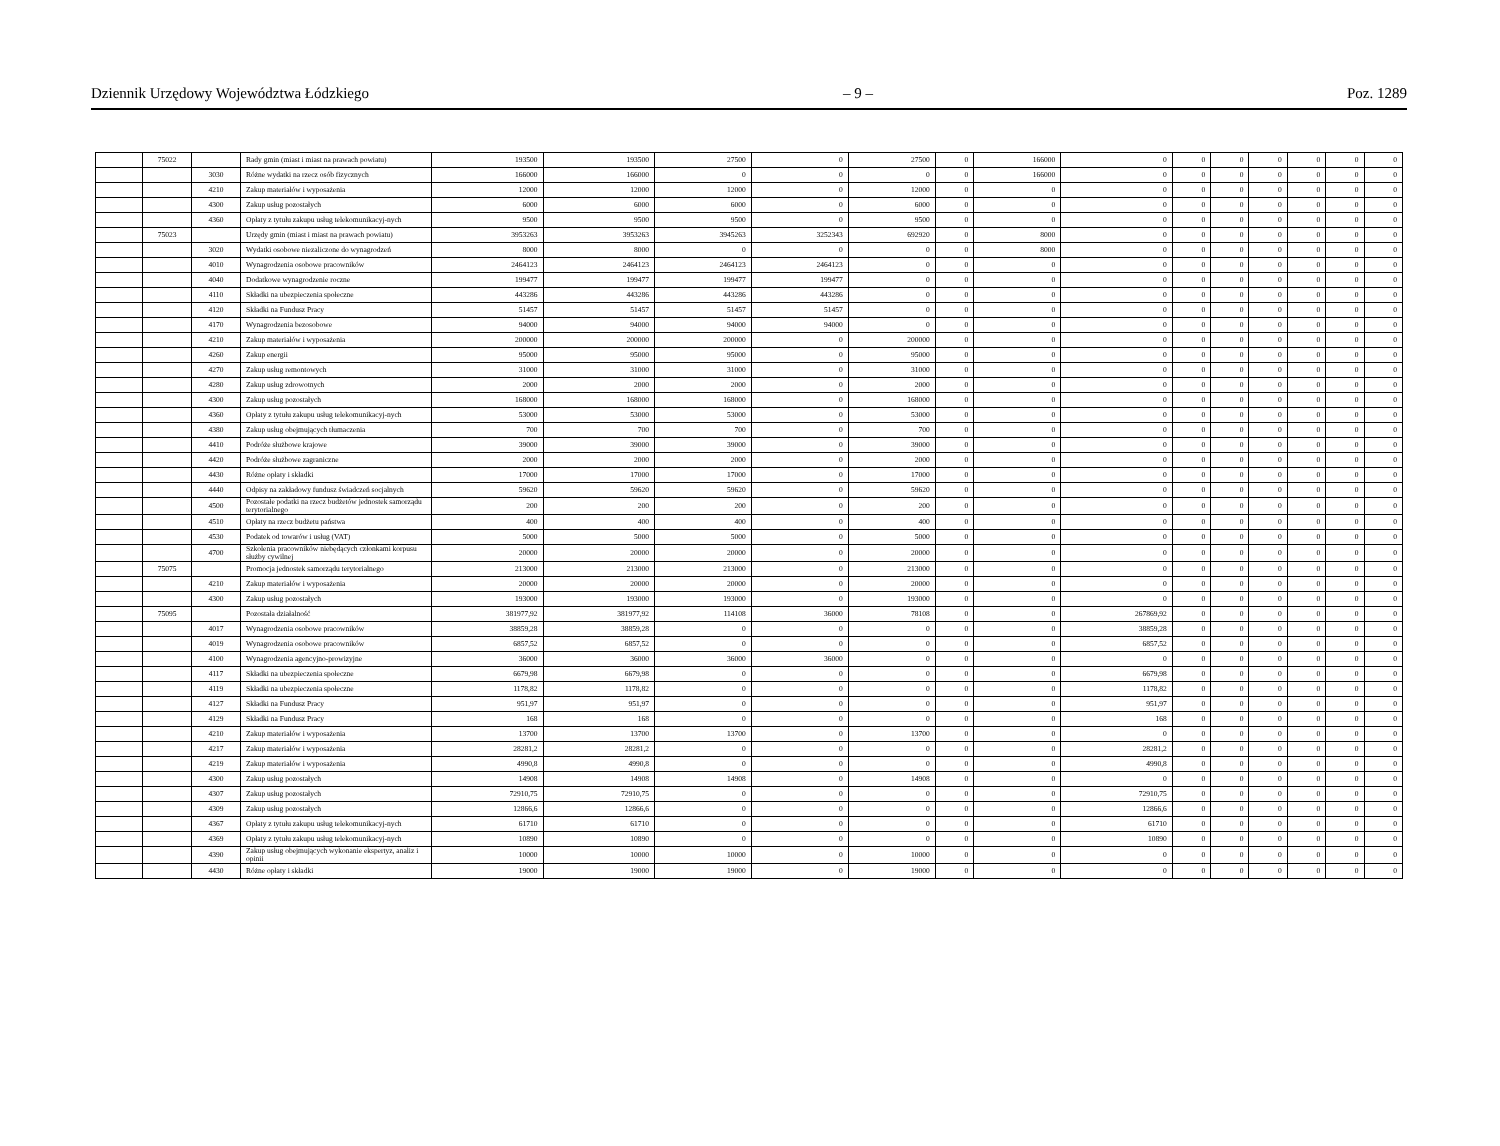Dziennik Urzędowy Województwa Łódzkiego – 9 – Poz. 1289
| | 75022 | | Rady gmin (miast i miast na prawach powiatu) | 193500 | 193500 | 27500 | 0 | 27500 | 0 | 166000 | 0 | 0 | 0 | 0 | 0 | 0 | 0 |
| | | 3030 | Różne wydatki na rzecz osób fizycznych | 166000 | 166000 | 0 | 0 | 0 | 0 | 166000 | 0 | 0 | 0 | 0 | 0 | 0 | 0 |
| | | 4210 | Zakup materiałów i wyposażenia | 12000 | 12000 | 12000 | 0 | 12000 | 0 | 0 | 0 | 0 | 0 | 0 | 0 | 0 | 0 |
| | | 4300 | Zakup usług pozostałych | 6000 | 6000 | 6000 | 0 | 6000 | 0 | 0 | 0 | 0 | 0 | 0 | 0 | 0 | 0 |
| | | 4360 | Opłaty z tytułu zakupu usług telekomunikacyj-nych | 9500 | 9500 | 9500 | 0 | 9500 | 0 | 0 | 0 | 0 | 0 | 0 | 0 | 0 | 0 |
| | 75023 | | Urzędy gmin (miast i miast na prawach powiatu) | 3953263 | 3953263 | 3945263 | 3252343 | 692920 | 0 | 8000 | 0 | 0 | 0 | 0 | 0 | 0 | 0 |
| | | 3020 | Wydatki osobowe niezaliczone do wynagrodzeń | 8000 | 8000 | 0 | 0 | 0 | 0 | 8000 | 0 | 0 | 0 | 0 | 0 | 0 | 0 |
| | | 4010 | Wynagrodzenia osobowe pracowników | 2464123 | 2464123 | 2464123 | 2464123 | 0 | 0 | 0 | 0 | 0 | 0 | 0 | 0 | 0 | 0 |
| | | 4040 | Dodatkowe wynagrodzenie roczne | 199477 | 199477 | 199477 | 199477 | 0 | 0 | 0 | 0 | 0 | 0 | 0 | 0 | 0 | 0 |
| | | 4110 | Składki na ubezpieczenia społeczne | 443286 | 443286 | 443286 | 443286 | 0 | 0 | 0 | 0 | 0 | 0 | 0 | 0 | 0 | 0 |
| | | 4120 | Składki na Fundusz Pracy | 51457 | 51457 | 51457 | 51457 | 0 | 0 | 0 | 0 | 0 | 0 | 0 | 0 | 0 | 0 |
| | | 4170 | Wynagrodzenia bezosobowe | 94000 | 94000 | 94000 | 94000 | 0 | 0 | 0 | 0 | 0 | 0 | 0 | 0 | 0 | 0 |
| | | 4210 | Zakup materiałów i wyposażenia | 200000 | 200000 | 200000 | 0 | 200000 | 0 | 0 | 0 | 0 | 0 | 0 | 0 | 0 | 0 |
| | | 4260 | Zakup energii | 95000 | 95000 | 95000 | 0 | 95000 | 0 | 0 | 0 | 0 | 0 | 0 | 0 | 0 | 0 |
| | | 4270 | Zakup usług remontowych | 31000 | 31000 | 31000 | 0 | 31000 | 0 | 0 | 0 | 0 | 0 | 0 | 0 | 0 | 0 |
| | | 4280 | Zakup usług zdrowotnych | 2000 | 2000 | 2000 | 0 | 2000 | 0 | 0 | 0 | 0 | 0 | 0 | 0 | 0 | 0 |
| | | 4300 | Zakup usług pozostałych | 168000 | 168000 | 168000 | 0 | 168000 | 0 | 0 | 0 | 0 | 0 | 0 | 0 | 0 | 0 |
| | | 4360 | Opłaty z tytułu zakupu usług telekomunikacyj-nych | 53000 | 53000 | 53000 | 0 | 53000 | 0 | 0 | 0 | 0 | 0 | 0 | 0 | 0 | 0 |
| | | 4380 | Zakup usług obejmujących tłumaczenia | 700 | 700 | 700 | 0 | 700 | 0 | 0 | 0 | 0 | 0 | 0 | 0 | 0 | 0 |
| | | 4410 | Podróże służbowe krajowe | 39000 | 39000 | 39000 | 0 | 39000 | 0 | 0 | 0 | 0 | 0 | 0 | 0 | 0 | 0 |
| | | 4420 | Podróże służbowe zagraniczne | 2000 | 2000 | 2000 | 0 | 2000 | 0 | 0 | 0 | 0 | 0 | 0 | 0 | 0 | 0 |
| | | 4430 | Różne opłaty i składki | 17000 | 17000 | 17000 | 0 | 17000 | 0 | 0 | 0 | 0 | 0 | 0 | 0 | 0 | 0 |
| | | 4440 | Odpisy na zakładowy fundusz świadczeń socjalnych | 59620 | 59620 | 59620 | 0 | 59620 | 0 | 0 | 0 | 0 | 0 | 0 | 0 | 0 | 0 |
| | | 4500 | Pozostałe podatki na rzecz budżetów jednostek samorządu terytorialnego | 200 | 200 | 200 | 0 | 200 | 0 | 0 | 0 | 0 | 0 | 0 | 0 | 0 | 0 |
| | | 4510 | Opłaty na rzecz budżetu państwa | 400 | 400 | 400 | 0 | 400 | 0 | 0 | 0 | 0 | 0 | 0 | 0 | 0 | 0 |
| | | 4530 | Podatek od towarów i usług (VAT) | 5000 | 5000 | 5000 | 0 | 5000 | 0 | 0 | 0 | 0 | 0 | 0 | 0 | 0 | 0 |
| | | 4700 | Szkolenia pracowników niebędących członkami korpusu służby cywilnej | 20000 | 20000 | 20000 | 0 | 20000 | 0 | 0 | 0 | 0 | 0 | 0 | 0 | 0 | 0 |
| | 75075 | | Promocja jednostek samorządu terytorialnego | 213000 | 213000 | 213000 | 0 | 213000 | 0 | 0 | 0 | 0 | 0 | 0 | 0 | 0 | 0 |
| | | 4210 | Zakup materiałów i wyposażenia | 20000 | 20000 | 20000 | 0 | 20000 | 0 | 0 | 0 | 0 | 0 | 0 | 0 | 0 | 0 |
| | | 4300 | Zakup usług pozostałych | 193000 | 193000 | 193000 | 0 | 193000 | 0 | 0 | 0 | 0 | 0 | 0 | 0 | 0 | 0 |
| | 75095 | | Pozostała działalność | 381977,92 | 381977,92 | 114108 | 36000 | 78108 | 0 | 0 | 267869,92 | 0 | 0 | 0 | 0 | 0 | 0 |
| | | 4017 | Wynagrodzenia osobowe pracowników | 38859,28 | 38859,28 | 0 | 0 | 0 | 0 | 0 | 38859,28 | 0 | 0 | 0 | 0 | 0 | 0 |
| | | 4019 | Wynagrodzenia osobowe pracowników | 6857,52 | 6857,52 | 0 | 0 | 0 | 0 | 0 | 6857,52 | 0 | 0 | 0 | 0 | 0 | 0 |
| | | 4100 | Wynagrodzenia agencyjno-prowizyjne | 36000 | 36000 | 36000 | 36000 | 0 | 0 | 0 | 0 | 0 | 0 | 0 | 0 | 0 | 0 |
| | | 4117 | Składki na ubezpieczenia społeczne | 6679,98 | 6679,98 | 0 | 0 | 0 | 0 | 0 | 6679,98 | 0 | 0 | 0 | 0 | 0 | 0 |
| | | 4119 | Składki na ubezpieczenia społeczne | 1178,82 | 1178,82 | 0 | 0 | 0 | 0 | 0 | 1178,82 | 0 | 0 | 0 | 0 | 0 | 0 |
| | | 4127 | Składki na Fundusz Pracy | 951,97 | 951,97 | 0 | 0 | 0 | 0 | 0 | 951,97 | 0 | 0 | 0 | 0 | 0 | 0 |
| | | 4129 | Składki na Fundusz Pracy | 168 | 168 | 0 | 0 | 0 | 0 | 0 | 168 | 0 | 0 | 0 | 0 | 0 | 0 |
| | | 4210 | Zakup materiałów i wyposażenia | 13700 | 13700 | 13700 | 0 | 13700 | 0 | 0 | 0 | 0 | 0 | 0 | 0 | 0 | 0 |
| | | 4217 | Zakup materiałów i wyposażenia | 28281,2 | 28281,2 | 0 | 0 | 0 | 0 | 0 | 28281,2 | 0 | 0 | 0 | 0 | 0 | 0 |
| | | 4219 | Zakup materiałów i wyposażenia | 4990,8 | 4990,8 | 0 | 0 | 0 | 0 | 0 | 4990,8 | 0 | 0 | 0 | 0 | 0 | 0 |
| | | 4300 | Zakup usług pozostałych | 14908 | 14908 | 14908 | 0 | 14908 | 0 | 0 | 0 | 0 | 0 | 0 | 0 | 0 | 0 |
| | | 4307 | Zakup usług pozostałych | 72910,75 | 72910,75 | 0 | 0 | 0 | 0 | 0 | 72910,75 | 0 | 0 | 0 | 0 | 0 | 0 |
| | | 4309 | Zakup usług pozostałych | 12866,6 | 12866,6 | 0 | 0 | 0 | 0 | 0 | 12866,6 | 0 | 0 | 0 | 0 | 0 | 0 |
| | | 4367 | Opłaty z tytułu zakupu usług telekomunikacyj-nych | 61710 | 61710 | 0 | 0 | 0 | 0 | 0 | 61710 | 0 | 0 | 0 | 0 | 0 | 0 |
| | | 4369 | Opłaty z tytułu zakupu usług telekomunikacyj-nych | 10890 | 10890 | 0 | 0 | 0 | 0 | 0 | 10890 | 0 | 0 | 0 | 0 | 0 | 0 |
| | | 4390 | Zakup usług obejmujących wykonanie ekspertyz, analiz i opinii | 10000 | 10000 | 10000 | 0 | 10000 | 0 | 0 | 0 | 0 | 0 | 0 | 0 | 0 | 0 |
| | | 4430 | Różne opłaty i składki | 19000 | 19000 | 19000 | 0 | 19000 | 0 | 0 | 0 | 0 | 0 | 0 | 0 | 0 | 0 |